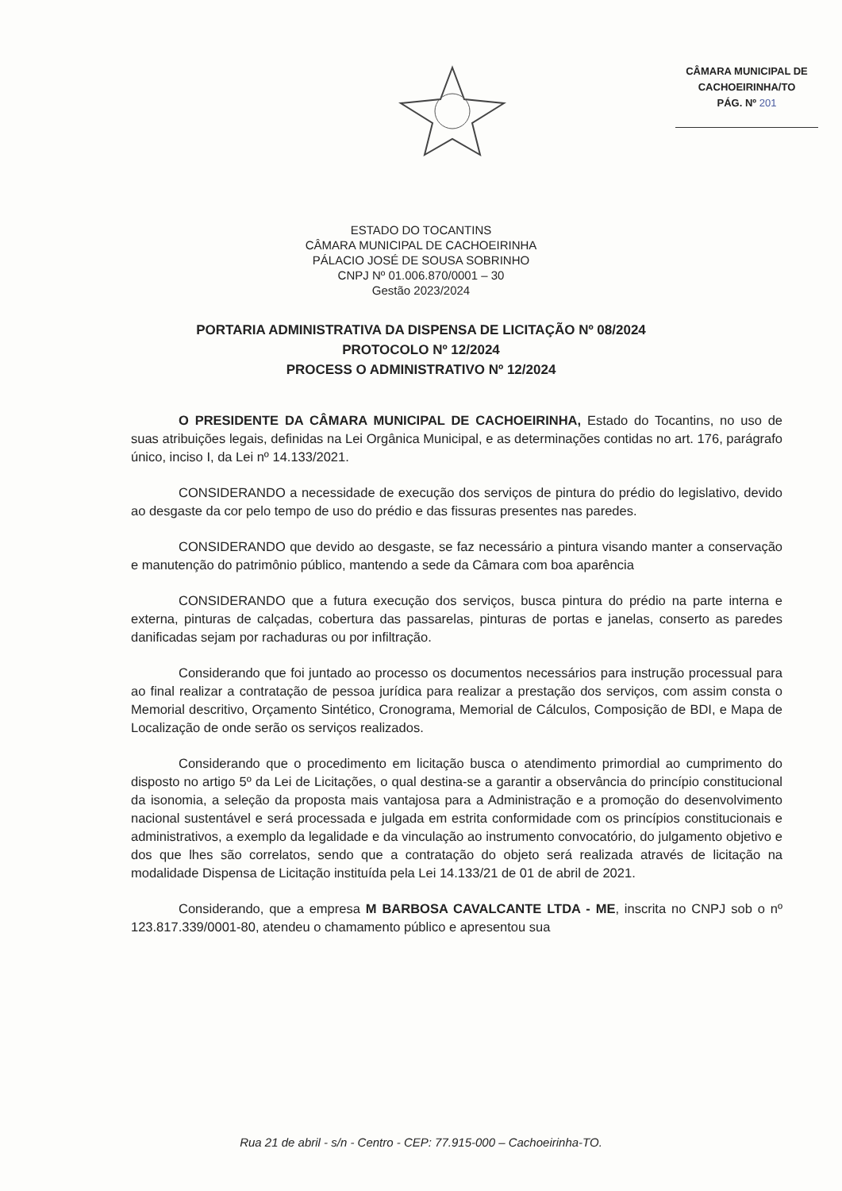CÂMARA MUNICIPAL DE
CACHOEIRINHA/TO
PÁG. Nº 201
ESTADO DO TOCANTINS
CÂMARA MUNICIPAL DE CACHOEIRINHA
PÁLACIO JOSÉ DE SOUSA SOBRINHO
CNPJ Nº 01.006.870/0001 – 30
Gestão 2023/2024
PORTARIA ADMINISTRATIVA DA DISPENSA DE LICITAÇÃO Nº 08/2024
PROTOCOLO Nº 12/2024
PROCESS O ADMINISTRATIVO Nº 12/2024
O PRESIDENTE DA CÂMARA MUNICIPAL DE CACHOEIRINHA, Estado do Tocantins, no uso de suas atribuições legais, definidas na Lei Orgânica Municipal, e as determinações contidas no art. 176, parágrafo único, inciso I, da Lei nº 14.133/2021.
CONSIDERANDO a necessidade de execução dos serviços de pintura do prédio do legislativo, devido ao desgaste da cor pelo tempo de uso do prédio e das fissuras presentes nas paredes.
CONSIDERANDO que devido ao desgaste, se faz necessário a pintura visando manter a conservação e manutenção do patrimônio público, mantendo a sede da Câmara com boa aparência
CONSIDERANDO que a futura execução dos serviços, busca pintura do prédio na parte interna e externa, pinturas de calçadas, cobertura das passarelas, pinturas de portas e janelas, conserto as paredes danificadas sejam por rachaduras ou por infiltração.
Considerando que foi juntado ao processo os documentos necessários para instrução processual para ao final realizar a contratação de pessoa jurídica para realizar a prestação dos serviços, com assim consta o Memorial descritivo, Orçamento Sintético, Cronograma, Memorial de Cálculos, Composição de BDI, e Mapa de Localização de onde serão os serviços realizados.
Considerando que o procedimento em licitação busca o atendimento primordial ao cumprimento do disposto no artigo 5º da Lei de Licitações, o qual destina-se a garantir a observância do princípio constitucional da isonomia, a seleção da proposta mais vantajosa para a Administração e a promoção do desenvolvimento nacional sustentável e será processada e julgada em estrita conformidade com os princípios constitucionais e administrativos, a exemplo da legalidade e da vinculação ao instrumento convocatório, do julgamento objetivo e dos que lhes são correlatos, sendo que a contratação do objeto será realizada através de licitação na modalidade Dispensa de Licitação instituída pela Lei 14.133/21 de 01 de abril de 2021.
Considerando, que a empresa M BARBOSA CAVALCANTE LTDA - ME, inscrita no CNPJ sob o nº 123.817.339/0001-80, atendeu o chamamento público e apresentou sua
Rua 21 de abril - s/n - Centro - CEP: 77.915-000 – Cachoeirinha-TO.